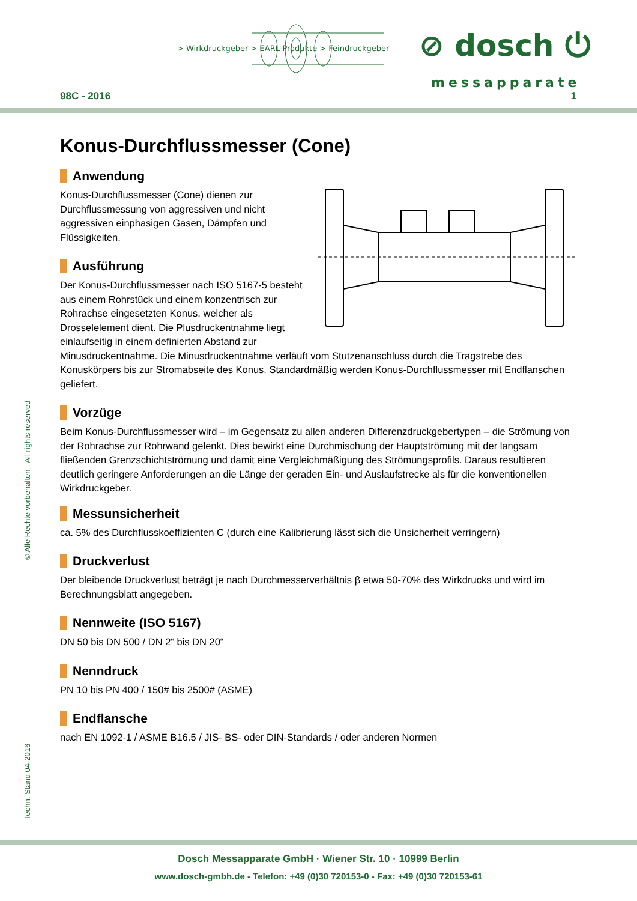> Wirkdruckgeber > EARL-Produkte > Feindruckgeber
⊘ dosch ⏻
messapparate
98C - 2016 1
Konus-Durchflussmesser (Cone)
Anwendung
Konus-Durchflussmesser (Cone) dienen zur Durchflussmessung von aggressiven und nicht aggressiven einphasigen Gasen, Dämpfen und Flüssigkeiten.
Ausführung
Der Konus-Durchflussmesser nach ISO 5167-5 besteht aus einem Rohrstück und einem konzentrisch zur Rohrachse eingesetzten Konus, welcher als Drosselelement dient. Die Plusdruckentnahme liegt einlaufseitig in einem definierten Abstand zur Minusdruckentnahme. Die Minusdruckentnahme verläuft vom Stutzenanschluss durch die Tragstrebe des Konuskörpers bis zur Stromabseite des Konus. Standardmäßig werden Konus-Durchflussmesser mit Endflanschen geliefert.
Vorzüge
Beim Konus-Durchflussmesser wird – im Gegensatz zu allen anderen Differenzdruckgebertypen – die Strömung von der Rohrachse zur Rohrwand gelenkt. Dies bewirkt eine Durchmischung der Hauptströmung mit der langsam fließenden Grenzschichtströmung und damit eine Vergleichmäßigung des Strömungsprofils. Daraus resultieren deutlich geringere Anforderungen an die Länge der geraden Ein- und Auslaufstrecke als für die konventionellen Wirkdruckgeber.
Messunsicherheit
ca. 5% des Durchflusskoeffizienten C (durch eine Kalibrierung lässt sich die Unsicherheit verringern)
Druckverlust
Der bleibende Druckverlust beträgt je nach Durchmesserverhältnis β etwa 50-70% des Wirkdrucks und wird im Berechnungsblatt angegeben.
Nennweite (ISO 5167)
DN 50 bis DN 500 / DN 2“ bis DN 20“
Nenndruck
PN 10 bis PN 400 / 150# bis 2500# (ASME)
Endflansche
nach EN 1092-1 / ASME B16.5 / JIS- BS- oder DIN-Standards / oder anderen Normen
© Alle Rechte vorbehalten - All rights reserved
Techn. Stand 04-2016
Dosch Messapparate GmbH · Wiener Str. 10 · 10999 Berlin
www.dosch-gmbh.de - Telefon: +49 (0)30 720153-0 - Fax: +49 (0)30 720153-61